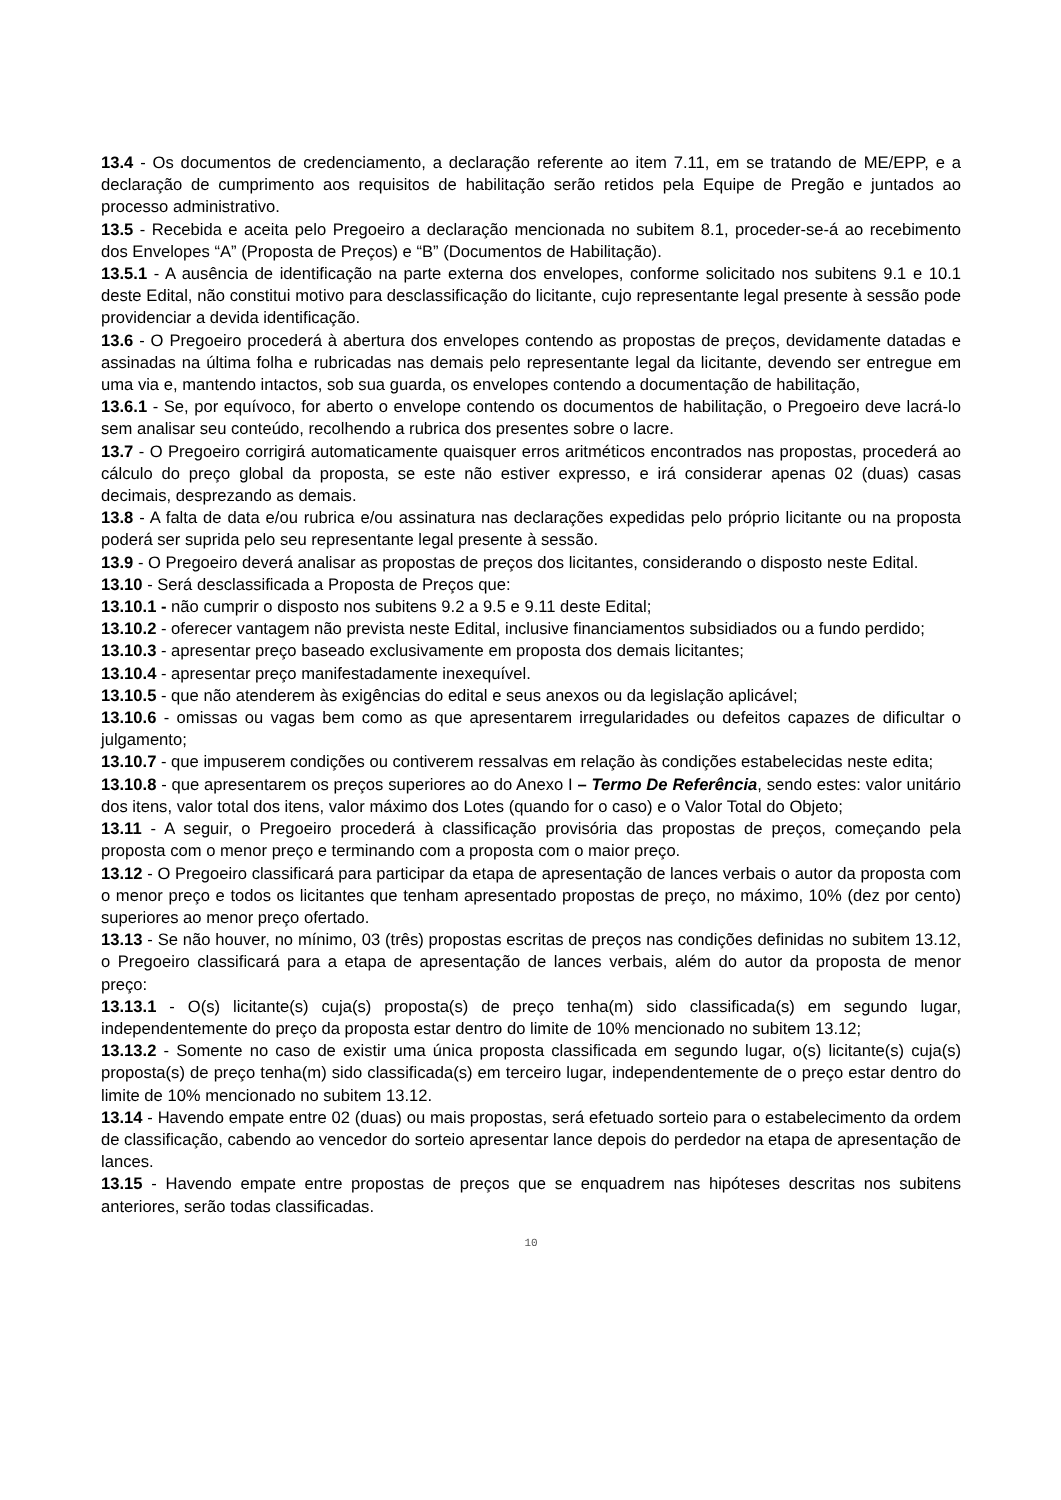13.4 - Os documentos de credenciamento, a declaração referente ao item 7.11, em se tratando de ME/EPP, e a declaração de cumprimento aos requisitos de habilitação serão retidos pela Equipe de Pregão e juntados ao processo administrativo.
13.5 - Recebida e aceita pelo Pregoeiro a declaração mencionada no subitem 8.1, proceder-se-á ao recebimento dos Envelopes “A” (Proposta de Preços) e “B” (Documentos de Habilitação).
13.5.1 - A ausência de identificação na parte externa dos envelopes, conforme solicitado nos subitens 9.1 e 10.1 deste Edital, não constitui motivo para desclassificação do licitante, cujo representante legal presente à sessão pode providenciar a devida identificação.
13.6 - O Pregoeiro procederá à abertura dos envelopes contendo as propostas de preços, devidamente datadas e assinadas na última folha e rubricadas nas demais pelo representante legal da licitante, devendo ser entregue em uma via e, mantendo intactos, sob sua guarda, os envelopes contendo a documentação de habilitação,
13.6.1 - Se, por equívoco, for aberto o envelope contendo os documentos de habilitação, o Pregoeiro deve lacrá-lo sem analisar seu conteúdo, recolhendo a rubrica dos presentes sobre o lacre.
13.7 - O Pregoeiro corrigirá automaticamente quaisquer erros aritméticos encontrados nas propostas, procederá ao cálculo do preço global da proposta, se este não estiver expresso, e irá considerar apenas 02 (duas) casas decimais, desprezando as demais.
13.8 - A falta de data e/ou rubrica e/ou assinatura nas declarações expedidas pelo próprio licitante ou na proposta poderá ser suprida pelo seu representante legal presente à sessão.
13.9 - O Pregoeiro deverá analisar as propostas de preços dos licitantes, considerando o disposto neste Edital.
13.10 - Será desclassificada a Proposta de Preços que:
13.10.1 - não cumprir o disposto nos subitens 9.2 a 9.5 e 9.11 deste Edital;
13.10.2 - oferecer vantagem não prevista neste Edital, inclusive financiamentos subsidiados ou a fundo perdido;
13.10.3 - apresentar preço baseado exclusivamente em proposta dos demais licitantes;
13.10.4 - apresentar preço manifestadamente inexequível.
13.10.5 - que não atenderem às exigências do edital e seus anexos ou da legislação aplicável;
13.10.6 - omissas ou vagas bem como as que apresentarem irregularidades ou defeitos capazes de dificultar o julgamento;
13.10.7 - que impuserem condições ou contiverem ressalvas em relação às condições estabelecidas neste edita;
13.10.8 - que apresentarem os preços superiores ao do Anexo I – Termo De Referência, sendo estes: valor unitário dos itens, valor total dos itens, valor máximo dos Lotes (quando for o caso) e o Valor Total do Objeto;
13.11 - A seguir, o Pregoeiro procederá à classificação provisória das propostas de preços, começando pela proposta com o menor preço e terminando com a proposta com o maior preço.
13.12 - O Pregoeiro classificará para participar da etapa de apresentação de lances verbais o autor da proposta com o menor preço e todos os licitantes que tenham apresentado propostas de preço, no máximo, 10% (dez por cento) superiores ao menor preço ofertado.
13.13 - Se não houver, no mínimo, 03 (três) propostas escritas de preços nas condições definidas no subitem 13.12, o Pregoeiro classificará para a etapa de apresentação de lances verbais, além do autor da proposta de menor preço:
13.13.1 - O(s) licitante(s) cuja(s) proposta(s) de preço tenha(m) sido classificada(s) em segundo lugar, independentemente do preço da proposta estar dentro do limite de 10% mencionado no subitem 13.12;
13.13.2 - Somente no caso de existir uma única proposta classificada em segundo lugar, o(s) licitante(s) cuja(s) proposta(s) de preço tenha(m) sido classificada(s) em terceiro lugar, independentemente de o preço estar dentro do limite de 10% mencionado no subitem 13.12.
13.14 - Havendo empate entre 02 (duas) ou mais propostas, será efetuado sorteio para o estabelecimento da ordem de classificação, cabendo ao vencedor do sorteio apresentar lance depois do perdedor na etapa de apresentação de lances.
13.15 - Havendo empate entre propostas de preços que se enquadrem nas hipóteses descritas nos subitens anteriores, serão todas classificadas.
10